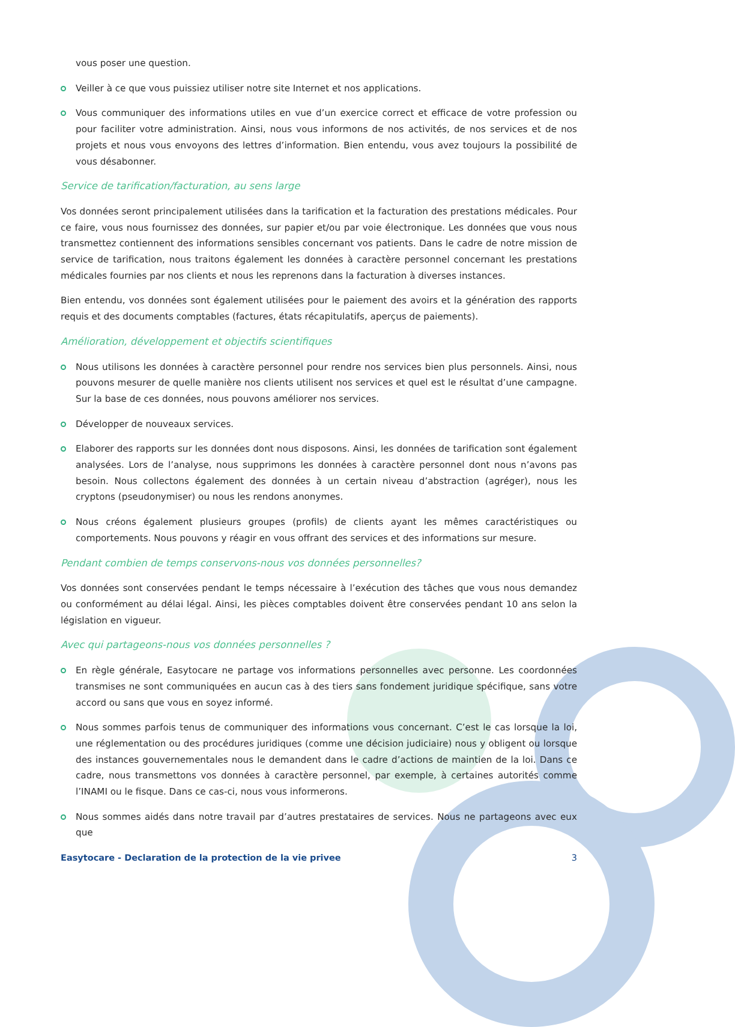vous poser une question.
Veiller à ce que vous puissiez utiliser notre site Internet et nos applications.
Vous communiquer des informations utiles en vue d’un exercice correct et efficace de votre profession ou pour faciliter votre administration. Ainsi, nous vous informons de nos activités, de nos services et de nos projets et nous vous envoyons des lettres d’information. Bien entendu, vous avez toujours la possibilité de vous désabonner.
Service de tarification/facturation, au sens large
Vos données seront principalement utilisées dans la tarification et la facturation des prestations médicales. Pour ce faire, vous nous fournissez des données, sur papier et/ou par voie électronique. Les données que vous nous transmettez contiennent des informations sensibles concernant vos patients. Dans le cadre de notre mission de service de tarification, nous traitons également les données à caractère personnel concernant les prestations médicales fournies par nos clients et nous les reprenons dans la facturation à diverses instances.
Bien entendu, vos données sont également utilisées pour le paiement des avoirs et la génération des rapports requis et des documents comptables (factures, états récapitulatifs, aperçus de paiements).
Amélioration, développement et objectifs scientifiques
Nous utilisons les données à caractère personnel pour rendre nos services bien plus personnels. Ainsi, nous pouvons mesurer de quelle manière nos clients utilisent nos services et quel est le résultat d’une campagne. Sur la base de ces données, nous pouvons améliorer nos services.
Développer de nouveaux services.
Elaborer des rapports sur les données dont nous disposons. Ainsi, les données de tarification sont également analysées. Lors de l’analyse, nous supprimons les données à caractère personnel dont nous n’avons pas besoin. Nous collectons également des données à un certain niveau d’abstraction (agréger), nous les cryptons (pseudonymiser) ou nous les rendons anonymes.
Nous créons également plusieurs groupes (profils) de clients ayant les mêmes caractéristiques ou comportements. Nous pouvons y réagir en vous offrant des services et des informations sur mesure.
Pendant combien de temps conservons-nous vos données personnelles?
Vos données sont conservées pendant le temps nécessaire à l’exécution des tâches que vous nous demandez ou conformément au délai légal. Ainsi, les pièces comptables doivent être conservées pendant 10 ans selon la législation en vigueur.
Avec qui partageons-nous vos données personnelles ?
En règle générale, Easytocare ne partage vos informations personnelles avec personne. Les coordonnées transmises ne sont communiquées en aucun cas à des tiers sans fondement juridique spécifique, sans votre accord ou sans que vous en soyez informé.
Nous sommes parfois tenus de communiquer des informations vous concernant. C’est le cas lorsque la loi, une réglementation ou des procédures juridiques (comme une décision judiciaire) nous y obligent ou lorsque des instances gouvernementales nous le demandent dans le cadre d’actions de maintien de la loi. Dans ce cadre, nous transmettons vos données à caractère personnel, par exemple, à certaines autorités comme l’INAMI ou le fisque. Dans ce cas-ci, nous vous informerons.
Nous sommes aidés dans notre travail par d’autres prestataires de services. Nous ne partageons avec eux que
Easytocare - Declaration de la protection de la vie privee 3